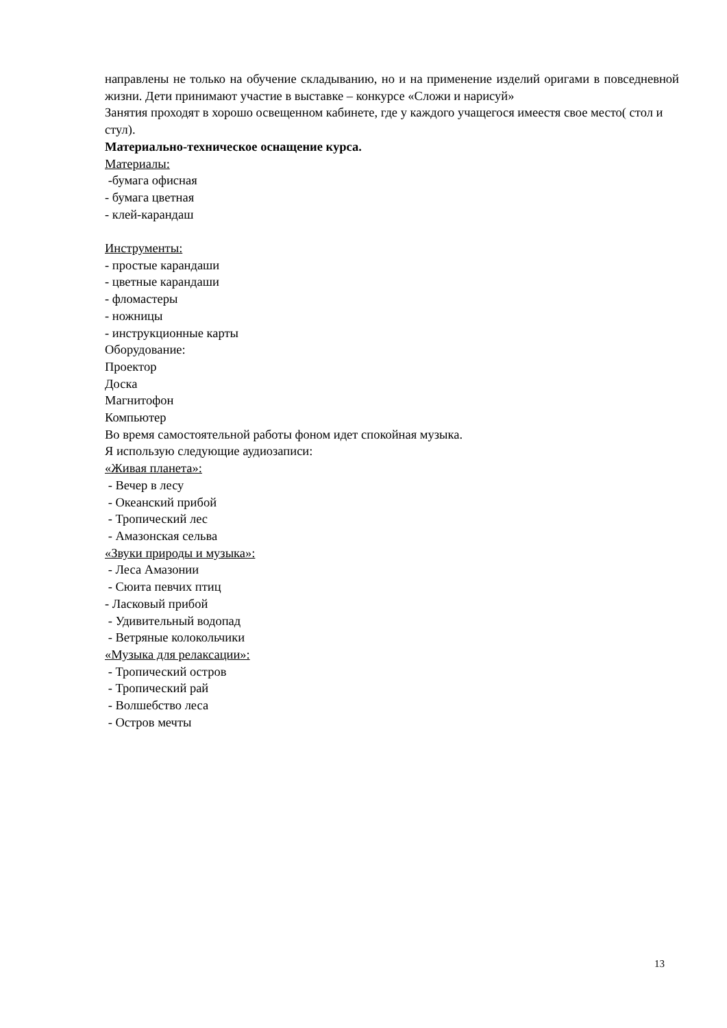направлены не только на обучение складыванию, но и на применение изделий оригами в повседневной жизни. Дети принимают участие в выставке – конкурсе «Сложи и нарисуй»
Занятия проходят в хорошо освещенном кабинете, где у каждого учащегося имеестя свое место( стол и стул).
Материально-техническое оснащение курса.
Материалы:
-бумага офисная
- бумага цветная
- клей-карандаш
Инструменты:
- простые карандаши
- цветные карандаши
- фломастеры
- ножницы
- инструкционные карты
Оборудование:
Проектор
Доска
Магнитофон
Компьютер
Во время самостоятельной работы фоном идет спокойная музыка.
Я использую следующие аудиозаписи:
«Живая планета»:
- Вечер в лесу
- Океанский прибой
- Тропический лес
- Амазонская сельва
«Звуки природы и музыка»:
- Леса Амазонии
- Сюита певчих птиц
- Ласковый прибой
- Удивительный водопад
- Ветряные колокольчики
«Музыка для релаксации»:
- Тропический остров
- Тропический рай
- Волшебство леса
- Остров мечты
13